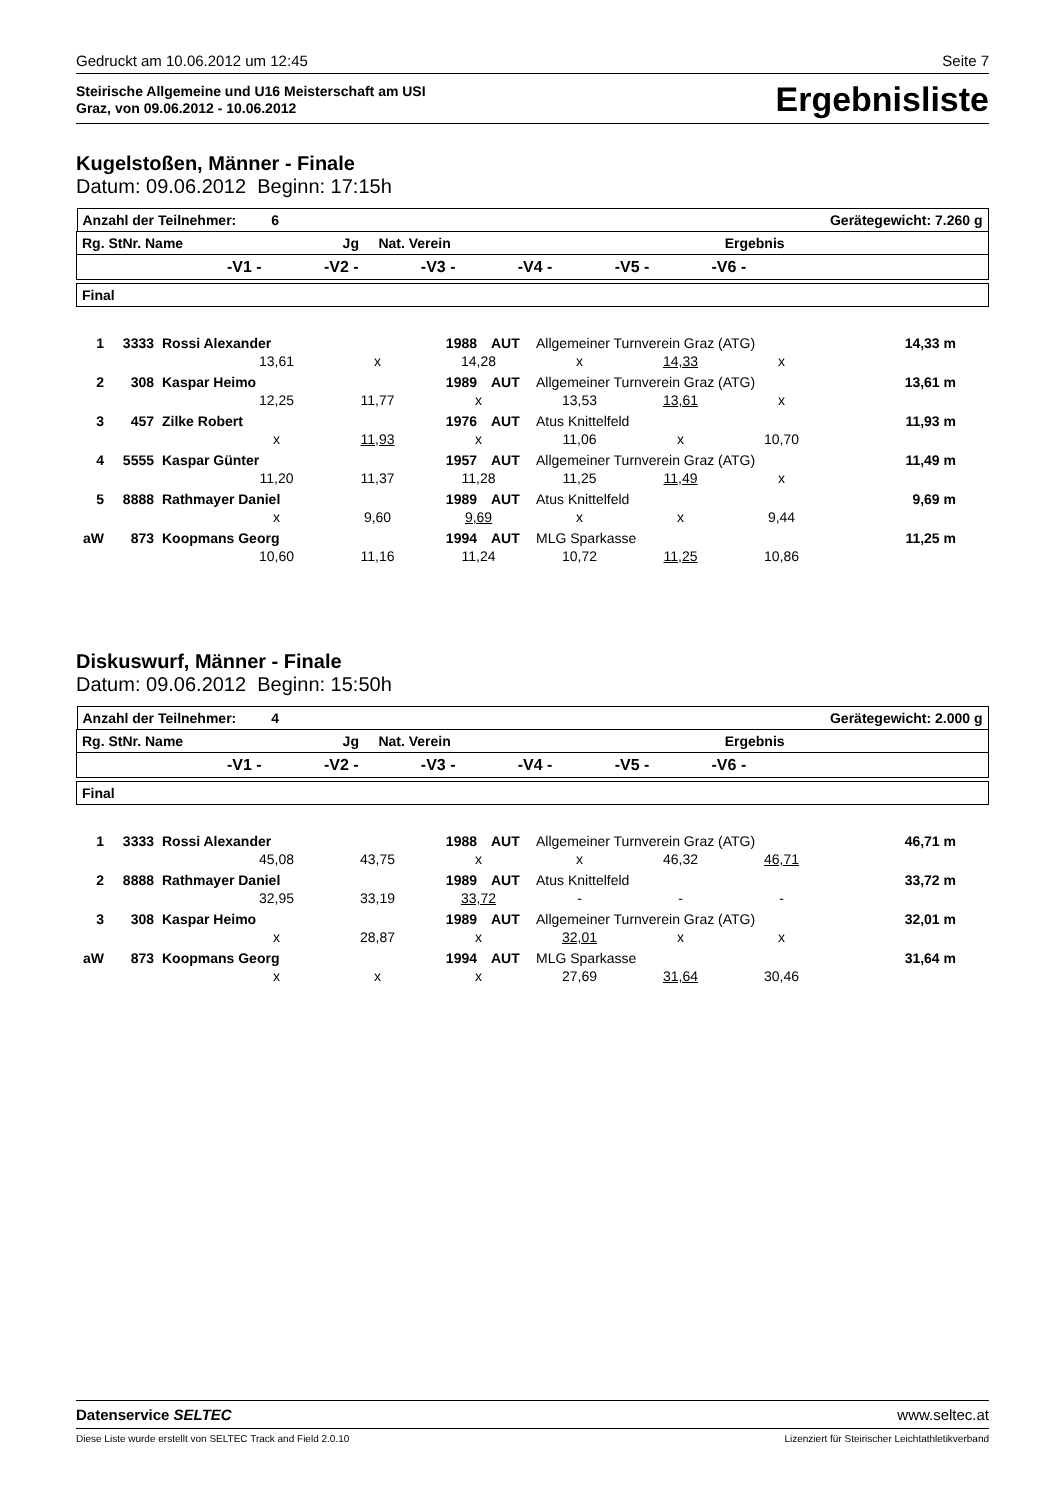Gedruckt am 10.06.2012 um 12:45 Seite 7
Steirische Allgemeine und U16 Meisterschaft am USI
Graz, von 09.06.2012 - 10.06.2012
Ergebnisliste
Kugelstoßen, Männer - Finale
Datum: 09.06.2012 Beginn: 17:15h
| Anzahl der Teilnehmer: 6 Gerätegewicht: 7.260 g |
| Rg. StNr. Name Jg Nat. Verein Ergebnis |
| -V1 - -V2 - -V3 - -V4 - -V5 - -V6 - |
| Final |
1 3333 Rossi Alexander 1988 AUT Allgemeiner Turnverein Graz (ATG) 14,33 m
13,61 x 14,28 x 14,33 x
2 308 Kaspar Heimo 1989 AUT Allgemeiner Turnverein Graz (ATG) 13,61 m
12,25 11,77 x 13,53 13,61 x
3 457 Zilke Robert 1976 AUT Atus Knittelfeld 11,93 m
x 11,93 x 11,06 x 10,70
4 5555 Kaspar Günter 1957 AUT Allgemeiner Turnverein Graz (ATG) 11,49 m
11,20 11,37 11,28 11,25 11,49 x
5 8888 Rathmayer Daniel 1989 AUT Atus Knittelfeld 9,69 m
x 9,60 9,69 x x 9,44
aW 873 Koopmans Georg 1994 AUT MLG Sparkasse 11,25 m
10,60 11,16 11,24 10,72 11,25 10,86
Diskuswurf, Männer - Finale
Datum: 09.06.2012 Beginn: 15:50h
| Anzahl der Teilnehmer: 4 Gerätegewicht: 2.000 g |
| Rg. StNr. Name Jg Nat. Verein Ergebnis |
| -V1 - -V2 - -V3 - -V4 - -V5 - -V6 - |
| Final |
1 3333 Rossi Alexander 1988 AUT Allgemeiner Turnverein Graz (ATG) 46,71 m
45,08 43,75 x x 46,32 46,71
2 8888 Rathmayer Daniel 1989 AUT Atus Knittelfeld 33,72 m
32,95 33,19 33,72 - - -
3 308 Kaspar Heimo 1989 AUT Allgemeiner Turnverein Graz (ATG) 32,01 m
x 28,87 x 32,01 x x
aW 873 Koopmans Georg 1994 AUT MLG Sparkasse 31,64 m
x x x 27,69 31,64 30,46
Datenservice SELTEC www.seltec.at
Diese Liste wurde erstellt von SELTEC Track and Field 2.0.10 Lizenziert für Steirischer Leichtathletikverband